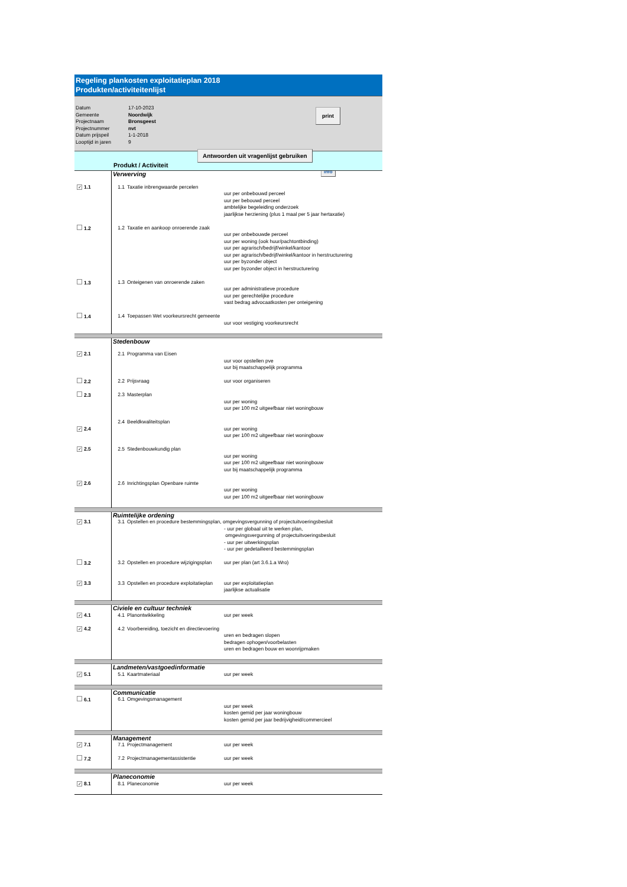Regeling plankosten exploitatieplan 2018
Produkten/activiteitenlijst
| Datum | 17-10-2023 |
| Gemeente | Noordwijk |
| Projectnaam | Bronsgeest |
| Projectnummer | nvt |
| Datum prijspeil | 1-1-2018 |
| Looptijd in jaren | 9 |
print
info
Produkt / Activiteit Antwoorden uit vragenlijst gebruiken
| | Verwerving | | |
| ✓ 1.1 | 1.1 | Taxatie inbrengwaarde percelen | uur per onbebouwd perceel uur per bebouwd perceel ambtelijke begeleiding onderzoek jaarlijkse herziening (plus 1 maal per 5 jaar hertaxatie) |
| 1.2 | 1.2 | Taxatie en aankoop onroerende zaak | uur per onbebouwde perceel uur per woning (ook huur/pachtontbinding) uur per agrarisch/bedrijf/winkel/kantoor uur per agrarisch/bedrijf/winkel/kantoor in herstructurering uur per byzonder object uur per byzonder object in herstructurering |
| 1.3 | 1.3 | Onteigenen van onroerende zaken | uur per administratieve procedure uur per gerechtelijke procedure vast bedrag advocaatkosten per onteigening |
| 1.4 | 1.4 | Toepassen Wet voorkeursrecht gemeente | uur voor vestiging voorkeursrecht |
| | Stedenbouw | | |
| ✓ 2.1 | 2.1 | Programma van Eisen | uur voor opstellen pve uur bij maatschappelijk programma |
| 2.2 | 2.2 | Prijsvraag | uur voor organiseren |
| 2.3 | 2.3 | Masterplan | uur per woning uur per 100 m2 uitgeefbaar niet woningbouw |
| ✓ 2.4 | 2.4 | Beeldkwaliteitsplan | uur per woning uur per 100 m2 uitgeefbaar niet woningbouw |
| ✓ 2.5 | 2.5 | Stedenbouwkundig plan | uur per woning uur per 100 m2 uitgeefbaar niet woningbouw uur bij maatschappelijk programma |
| ✓ 2.6 | 2.6 | Inrichtingsplan Openbare ruimte | uur per woning uur per 100 m2 uitgeefbaar niet woningbouw |
| | Ruimtelijke ordening | | |
| ✓ 3.1 | 3.1 | Opstellen en procedure bestemmingsplan, omgevingsvergunning of projectuitvoeringsbesluit | |
| | | | - uur per globaal uit te werken plan, omgevingsvergunning of projectuitvoeringsbesluit - uur per uitwerkingsplan - uur per gedetailleerd bestemmingsplan |
| 3.2 | 3.2 | Opstellen en procedure wijzigingsplan | uur per plan (art 3.6.1.a Wro) |
| ✓ 3.3 | 3.3 | Opstellen en procedure exploitatieplan | uur per exploitatieplan jaarlijkse actualisatie |
| | Civiele en cultuur techniek | | |
| ✓ 4.1 | 4.1 | Planontwikkeling | uur per week |
| ✓ 4.2 | 4.2 | Voorbereiding, toezicht en directievoering | uren en bedragen slopen bedragen ophogen/voorbelasten uren en bedragen bouw en woonrijpmaken |
| | Landmeten/vastgoedinformatie | | |
| ✓ 5.1 | 5.1 | Kaartmateriaal | uur per week |
| | Communicatie | | |
| 6.1 | 6.1 | Omgevingsmanagement | uur per week kosten gemid per jaar woningbouw kosten gemid per jaar bedrijvigheid/commercieel |
| | Management | | |
| ✓ 7.1 | 7.1 | Projectmanagement | uur per week |
| 7.2 | 7.2 | Projectmanagementassistentie | uur per week |
| | Planeconomie | | |
| ✓ 8.1 | 8.1 | Planeconomie | uur per week |